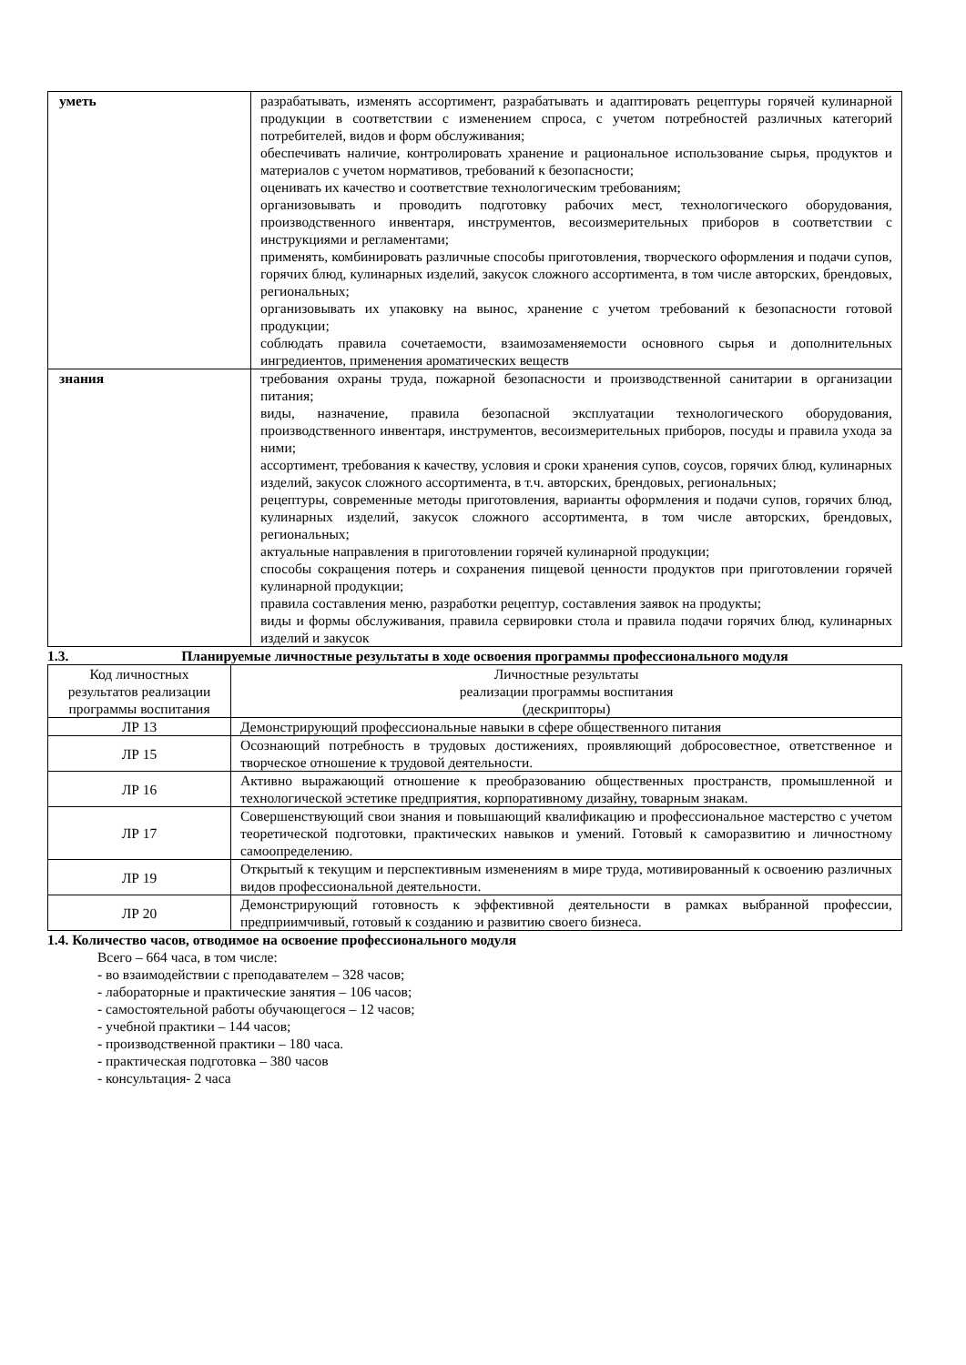| уметь | разрабатывать, изменять ассортимент, разрабатывать и адаптировать рецептуры горячей кулинарной продукции в соответствии с изменением спроса, с учетом потребностей различных категорий потребителей, видов и форм обслуживания; обеспечивать наличие, контролировать хранение и рациональное использование сырья, продуктов и материалов с учетом нормативов, требований к безопасности; оценивать их качество и соответствие технологическим требованиям; организовывать и проводить подготовку рабочих мест, технологического оборудования, производственного инвентаря, инструментов, весоизмерительных приборов в соответствии с инструкциями и регламентами; применять, комбинировать различные способы приготовления, творческого оформления и подачи супов, горячих блюд, кулинарных изделий, закусок сложного ассортимента, в том числе авторских, брендовых, региональных; организовывать их упаковку на вынос, хранение с учетом требований к безопасности готовой продукции; соблюдать правила сочетаемости, взаимозаменяемости основного сырья и дополнительных ингредиентов, применения ароматических веществ |
| знания | требования охраны труда, пожарной безопасности и производственной санитарии в организации питания; виды, назначение, правила безопасной эксплуатации технологического оборудования, производственного инвентаря, инструментов, весоизмерительных приборов, посуды и правила ухода за ними; ассортимент, требования к качеству, условия и сроки хранения супов, соусов, горячих блюд, кулинарных изделий, закусок сложного ассортимента, в т.ч. авторских, брендовых, региональных; рецептуры, современные методы приготовления, варианты оформления и подачи супов, горячих блюд, кулинарных изделий, закусок сложного ассортимента, в том числе авторских, брендовых, региональных; актуальные направления в приготовлении горячей кулинарной продукции; способы сокращения потерь и сохранения пищевой ценности продуктов при приготовлении горячей кулинарной продукции; правила составления меню, разработки рецептур, составления заявок на продукты; виды и формы обслуживания, правила сервировки стола и правила подачи горячих блюд, кулинарных изделий и закусок |
1.3. Планируемые личностные результаты в ходе освоения программы профессионального модуля
| Код личностных результатов реализации программы воспитания | Личностные результаты реализации программы воспитания (дескрипторы) |
| --- | --- |
| ЛР 13 | Демонстрирующий профессиональные навыки в сфере общественного питания |
| ЛР 15 | Осознающий потребность в трудовых достижениях, проявляющий добросовестное, ответственное и творческое отношение к трудовой деятельности. |
| ЛР 16 | Активно выражающий отношение к преобразованию общественных пространств, промышленной и технологической эстетике предприятия, корпоративному дизайну, товарным знакам. |
| ЛР 17 | Совершенствующий свои знания и повышающий квалификацию и профессиональное мастерство с учетом теоретической подготовки, практических навыков и умений. Готовый к саморазвитию и личностному самоопределению. |
| ЛР 19 | Открытый к текущим и перспективным изменениям в мире труда, мотивированный к освоению различных видов профессиональной деятельности. |
| ЛР 20 | Демонстрирующий готовность к эффективной деятельности в рамках выбранной профессии, предприимчивый, готовый к созданию и развитию своего бизнеса. |
1.4. Количество часов, отводимое на освоение профессионального модуля
Всего – 664 часа, в том числе:
- во взаимодействии с преподавателем – 328 часов;
- лабораторные и практические занятия – 106 часов;
- самостоятельной работы обучающегося – 12 часов;
- учебной практики – 144 часов;
- производственной практики – 180 часа.
- практическая подготовка – 380 часов
- консультация- 2 часа